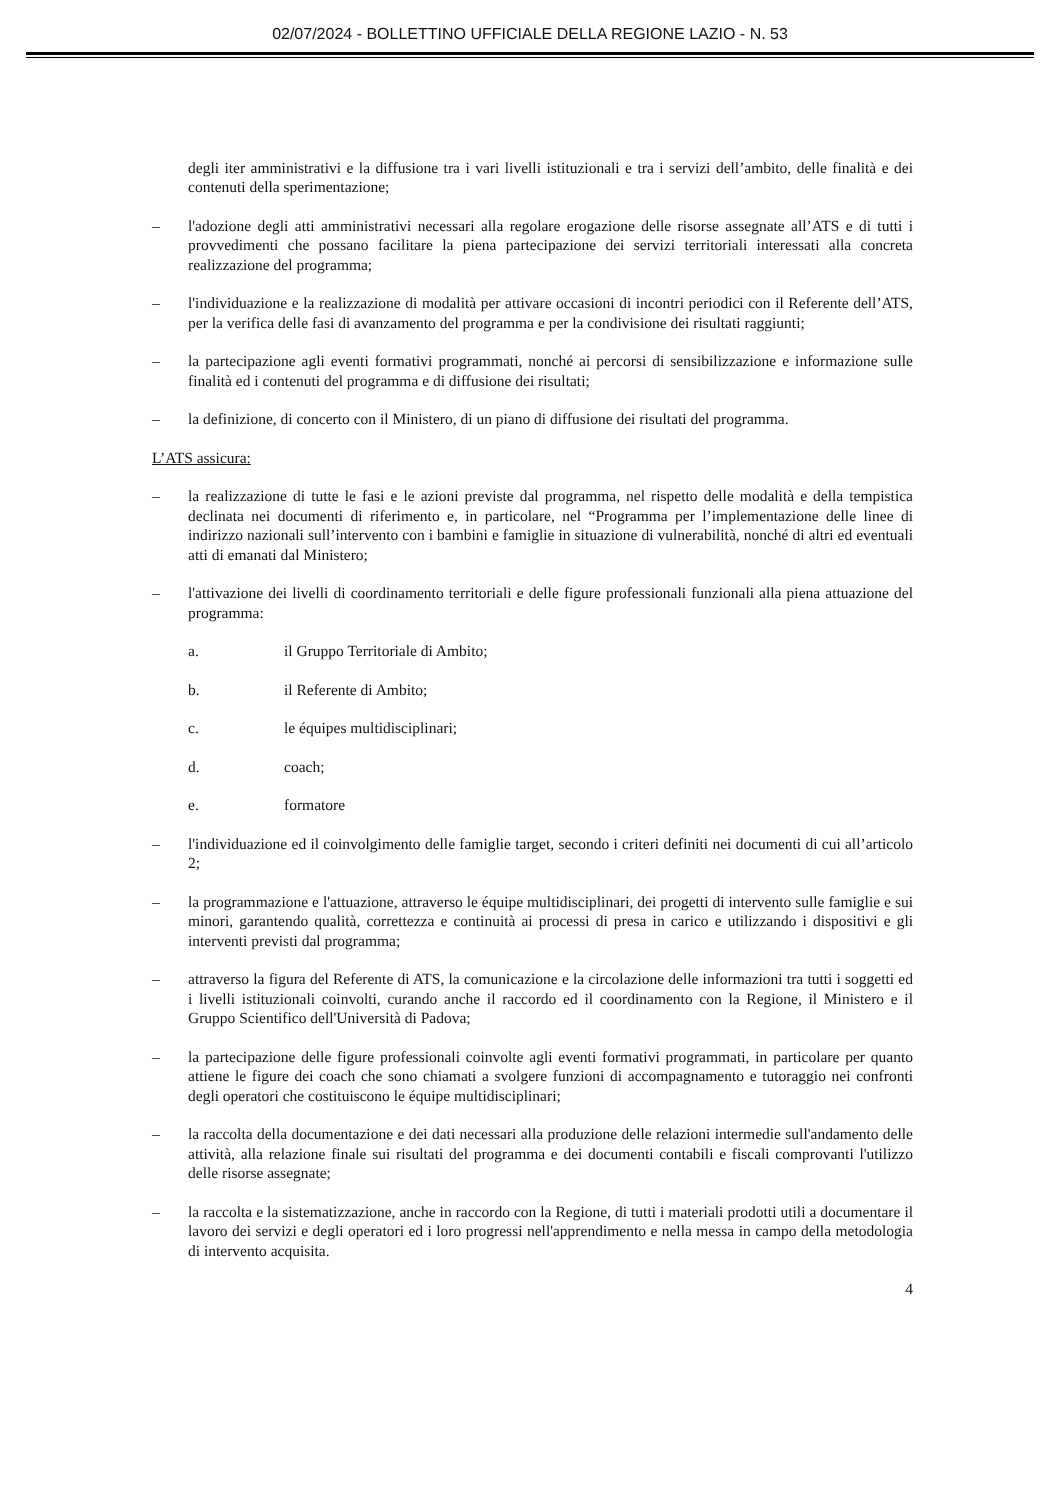02/07/2024 - BOLLETTINO UFFICIALE DELLA REGIONE LAZIO - N. 53
degli iter amministrativi e la diffusione tra i vari livelli istituzionali e tra i servizi dell’ambito, delle finalità e dei contenuti della sperimentazione;
– l'adozione degli atti amministrativi necessari alla regolare erogazione delle risorse assegnate all’ATS e di tutti i provvedimenti che possano facilitare la piena partecipazione dei servizi territoriali interessati alla concreta realizzazione del programma;
– l'individuazione e la realizzazione di modalità per attivare occasioni di incontri periodici con il Referente dell’ATS, per la verifica delle fasi di avanzamento del programma e per la condivisione dei risultati raggiunti;
– la partecipazione agli eventi formativi programmati, nonché ai percorsi di sensibilizzazione e informazione sulle finalità ed i contenuti del programma e di diffusione dei risultati;
– la definizione, di concerto con il Ministero, di un piano di diffusione dei risultati del programma.
L’ATS assicura:
– la realizzazione di tutte le fasi e le azioni previste dal programma, nel rispetto delle modalità e della tempistica declinata nei documenti di riferimento e, in particolare, nel “Programma per l’implementazione delle linee di indirizzo nazionali sull’intervento con i bambini e famiglie in situazione di vulnerabilità, nonché di altri ed eventuali atti di emanati dal Ministero;
– l'attivazione dei livelli di coordinamento territoriali e delle figure professionali funzionali alla piena attuazione del programma:
a. il Gruppo Territoriale di Ambito;
b. il Referente di Ambito;
c. le équipes multidisciplinari;
d. coach;
e. formatore
– l'individuazione ed il coinvolgimento delle famiglie target, secondo i criteri definiti nei documenti di cui all’articolo 2;
– la programmazione e l'attuazione, attraverso le équipe multidisciplinari, dei progetti di intervento sulle famiglie e sui minori, garantendo qualità, correttezza e continuità ai processi di presa in carico e utilizzando i dispositivi e gli interventi previsti dal programma;
– attraverso la figura del Referente di ATS, la comunicazione e la circolazione delle informazioni tra tutti i soggetti ed i livelli istituzionali coinvolti, curando anche il raccordo ed il coordinamento con la Regione, il Ministero e il Gruppo Scientifico dell'Università di Padova;
– la partecipazione delle figure professionali coinvolte agli eventi formativi programmati, in particolare per quanto attiene le figure dei coach che sono chiamati a svolgere funzioni di accompagnamento e tutoraggio nei confronti degli operatori che costituiscono le équipe multidisciplinari;
– la raccolta della documentazione e dei dati necessari alla produzione delle relazioni intermedie sull'andamento delle attività, alla relazione finale sui risultati del programma e dei documenti contabili e fiscali comprovanti l'utilizzo delle risorse assegnate;
– la raccolta e la sistematizzazione, anche in raccordo con la Regione, di tutti i materiali prodotti utili a documentare il lavoro dei servizi e degli operatori ed i loro progressi nell'apprendimento e nella messa in campo della metodologia di intervento acquisita.
4